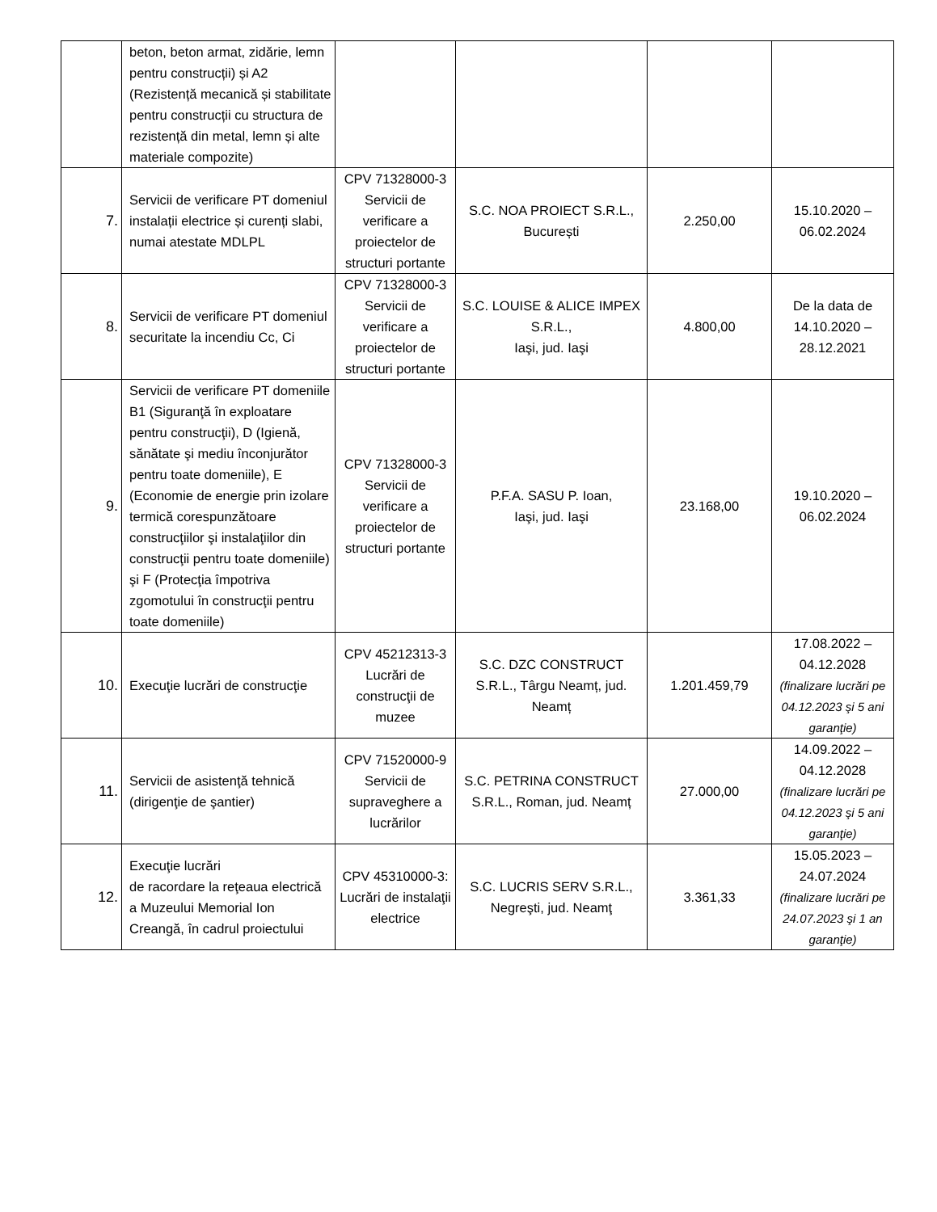| | beton, beton armat, zidărie, lemn pentru construcții) și A2 (Rezistență mecanică și stabilitate pentru construcții cu structura de rezistență din metal, lemn și alte materiale compozite) | | | | |
| 7. | Servicii de verificare PT domeniul instalații electrice și curenți slabi, numai atestate MDLPL | CPV 71328000-3 Servicii de verificare a proiectelor de structuri portante | S.C. NOA PROIECT S.R.L., București | 2.250,00 | 15.10.2020 – 06.02.2024 |
| 8. | Servicii de verificare PT domeniul securitate la incendiu Cc, Ci | CPV 71328000-3 Servicii de verificare a proiectelor de structuri portante | S.C. LOUISE & ALICE IMPEX S.R.L., Iaşi, jud. Iaşi | 4.800,00 | De la data de 14.10.2020 – 28.12.2021 |
| 9. | Servicii de verificare PT domeniile B1 (Siguranţă în exploatare pentru construcţii), D (Igienă, sănătate şi mediu înconjurător pentru toate domeniile), E (Economie de energie prin izolare termică corespunzătoare construcţiilor şi instalaţiilor din construcţii pentru toate domeniile) şi F (Protecţia împotriva zgomotului în construcţii pentru toate domeniile) | CPV 71328000-3 Servicii de verificare a proiectelor de structuri portante | P.F.A. SASU P. Ioan, Iaşi, jud. Iaşi | 23.168,00 | 19.10.2020 – 06.02.2024 |
| 10. | Execuţie lucrări de construcţie | CPV 45212313-3 Lucrări de construcţii de muzee | S.C. DZC CONSTRUCT S.R.L., Târgu Neamț, jud. Neamț | 1.201.459,79 | 17.08.2022 – 04.12.2028 (finalizare lucrări pe 04.12.2023 şi 5 ani garanţie) |
| 11. | Servicii de asistenţă tehnică (dirigenţie de şantier) | CPV 71520000-9 Servicii de supraveghere a lucrărilor | S.C. PETRINA CONSTRUCT S.R.L., Roman, jud. Neamț | 27.000,00 | 14.09.2022 – 04.12.2028 (finalizare lucrări pe 04.12.2023 şi 5 ani garanţie) |
| 12. | Execuţie lucrări de racordare la reţeaua electrică a Muzeului Memorial Ion Creangă, în cadrul proiectului | CPV 45310000-3: Lucrări de instalaţii electrice | S.C. LUCRIS SERV S.R.L., Negreşti, jud. Neamţ | 3.361,33 | 15.05.2023 – 24.07.2024 (finalizare lucrări pe 24.07.2023 şi 1 an garanţie) |